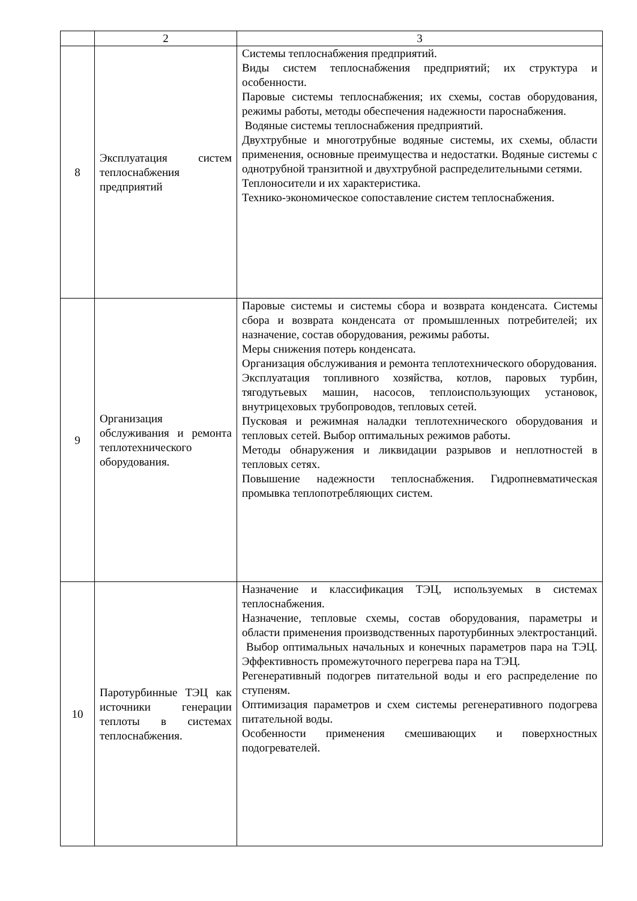| | 2 | 3 |
| 8 | Эксплуатация систем теплоснабжения предприятий | Системы теплоснабжения предприятий. Виды систем теплоснабжения предприятий; их структура и особенности. Паровые системы теплоснабжения; их схемы, состав оборудования, режимы работы, методы обеспечения надежности пароснабжения. Водяные системы теплоснабжения предприятий. Двухтрубные и многотрубные водяные системы, их схемы, области применения, основные преимущества и недостатки. Водяные системы с однотрубной транзитной и двухтрубной распределительными сетями. Теплоносители и их характеристика. Технико-экономическое сопоставление систем теплоснабжения. |
| 9 | Организация обслуживания и ремонта теплотехнического оборудования. | Паровые системы и системы сбора и возврата конденсата. Системы сбора и возврата конденсата от промышленных потребителей; их назначение, состав оборудования, режимы работы. Меры снижения потерь конденсата. Организация обслуживания и ремонта теплотехнического оборудования. Эксплуатация топливного хозяйства, котлов, паровых турбин, тягодутьевых машин, насосов, теплоиспользующих установок, внутрицеховых трубопроводов, тепловых сетей. Пусковая и режимная наладки теплотехнического оборудования и тепловых сетей. Выбор оптимальных режимов работы. Методы обнаружения и ликвидации разрывов и неплотностей в тепловых сетях. Повышение надежности теплоснабжения. Гидропневматическая промывка теплопотребляющих систем. |
| 10 | Паротурбинные ТЭЦ как источники генерации теплоты в системах теплоснабжения. | Назначение и классификация ТЭЦ, используемых в системах теплоснабжения. Назначение, тепловые схемы, состав оборудования, параметры и области применения производственных паротурбинных электростанций. Выбор оптимальных начальных и конечных параметров пара на ТЭЦ. Эффективность промежуточного перегрева пара на ТЭЦ. Регенеративный подогрев питательной воды и его распределение по ступеням. Оптимизация параметров и схем системы регенеративного подогрева питательной воды. Особенности применения смешивающих и поверхностных подогревателей. |